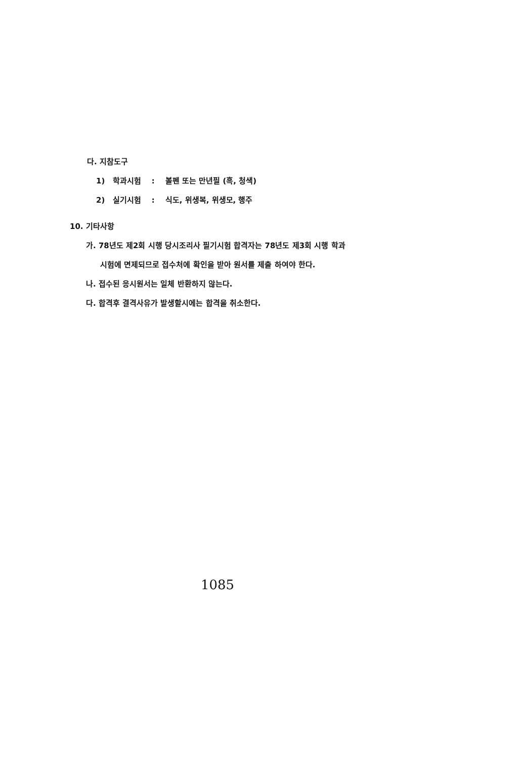다. 지참도구
1) 학과시험 : 볼펜 또는 만년필 (흑, 청색)
2) 실기시험 : 식도, 위생복, 위생모, 행주
10. 기타사항
가. 78년도 제2회 시행 당시조리사 필기시험 합격자는 78년도 제3회 시행 학과
시험에 면제되므로 접수처에 확인을 받아 원서를 제출 하여야 한다.
나. 접수된 응시원서는 일체 반환하지 않는다.
다. 합격후 결격사유가 발생할시에는 합격을 취소한다.
1085